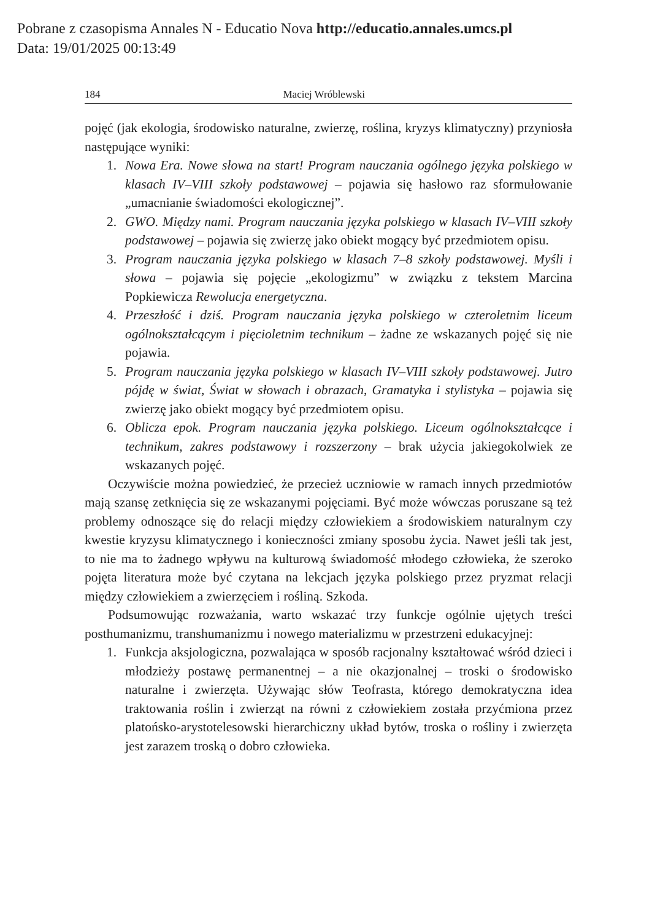Pobrane z czasopisma Annales N - Educatio Nova http://educatio.annales.umcs.pl
Data: 19/01/2025 00:13:49
184 Maciej Wróblewski
pojęć (jak ekologia, środowisko naturalne, zwierzę, roślina, kryzys klimatyczny) przyniosła następujące wyniki:
1. Nowa Era. Nowe słowa na start! Program nauczania ogólnego języka polskiego w klasach IV–VIII szkoły podstawowej – pojawia się hasłowo raz sformułowanie „umacnianie świadomości ekologicznej”.
2. GWO. Między nami. Program nauczania języka polskiego w klasach IV–VIII szkoły podstawowej – pojawia się zwierzę jako obiekt mogący być przedmiotem opisu.
3. Program nauczania języka polskiego w klasach 7–8 szkoły podstawowej. Myśli i słowa – pojawia się pojęcie „ekologizmu” w związku z tekstem Marcina Popkiewicza Rewolucja energetyczna.
4. Przeszłość i dziś. Program nauczania języka polskiego w czteroletnim liceum ogólnokształcącym i pięcioletnim technikum – żadne ze wskazanych pojęć się nie pojawia.
5. Program nauczania języka polskiego w klasach IV–VIII szkoły podstawowej. Jutro pójdę w świat, Świat w słowach i obrazach, Gramatyka i stylistyka – pojawia się zwierzę jako obiekt mogący być przedmiotem opisu.
6. Oblicza epok. Program nauczania języka polskiego. Liceum ogólnokształcące i technikum, zakres podstawowy i rozszerzony – brak użycia jakiegokolwiek ze wskazanych pojęć.
Oczywiście można powiedzieć, że przecież uczniowie w ramach innych przedmiotów mają szansę zetknięcia się ze wskazanymi pojęciami. Być może wówczas poruszane są też problemy odnoszące się do relacji między człowiekiem a środowiskiem naturalnym czy kwestie kryzysu klimatycznego i konieczności zmiany sposobu życia. Nawet jeśli tak jest, to nie ma to żadnego wpływu na kulturową świadomość młodego człowieka, że szeroko pojęta literatura może być czytana na lekcjach języka polskiego przez pryzmat relacji między człowiekiem a zwierzęciem i rośliną. Szkoda.
Podsumowując rozważania, warto wskazać trzy funkcje ogólnie ujętych treści posthumanizmu, transhumanizmu i nowego materializmu w przestrzeni edukacyjnej:
1. Funkcja aksjologiczna, pozwalająca w sposób racjonalny kształtować wśród dzieci i młodzieży postawę permanentnej – a nie okazjonalnej – troski o środowisko naturalne i zwierzęta. Używając słów Teofrasta, którego demokratyczna idea traktowania roślin i zwierząt na równi z człowiekiem została przyćmiona przez platońsko-arystotelesowski hierarchiczny układ bytów, troska o rośliny i zwierzęta jest zarazem troską o dobro człowieka.